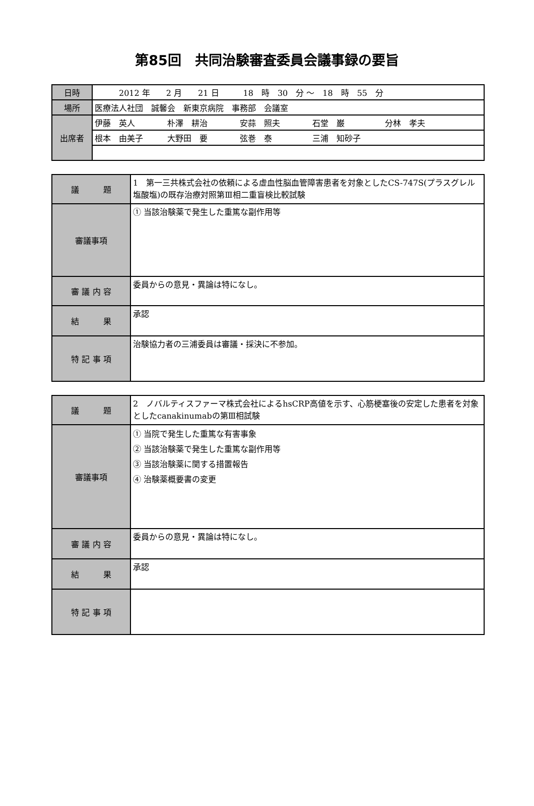第85回　共同治験審査委員会議事録の要旨
| 日時 | 2012 年 2 月 21 日 18 時 30 分 ～ 18 時 55 分 |
| 場所 | 医療法人社団 誠馨会 新東京病院 事務部 会議室 |
| 出席者 | 伊藤 英人 朴澤 耕治 安蒜 照夫 石堂 巌 分林 孝夫 |
| | 根本 由美子 大野田 要 弦巻 泰 三浦 知砂子 |
| 議 題 | 1 第一三共株式会社の依頼による虚血性脳血管障害患者を対象としたCS-747S(プラスグレル塩酸塩)の既存治療対照第Ⅲ相二重盲検比較試験 |
| 審議事項 | ① 当該治験薬で発生した重篤な副作用等 |
| 審 議 内 容 | 委員からの意見・異論は特になし。 |
| 結 果 | 承認 |
| 特 記 事 項 | 治験協力者の三浦委員は審議・採決に不参加。 |
| 議 題 | 2 ノバルティスファーマ株式会社によるhsCRP高値を示す、心筋梗塞後の安定した患者を対象としたcanakinumabの第Ⅲ相試験 |
| 審議事項 | ① 当院で発生した重篤な有害事象 ② 当該治験薬で発生した重篤な副作用等 ③ 当該治験薬に関する措置報告 ④ 治験薬概要書の変更 |
| 審 議 内 容 | 委員からの意見・異論は特になし。 |
| 結 果 | 承認 |
| 特 記 事 項 | |